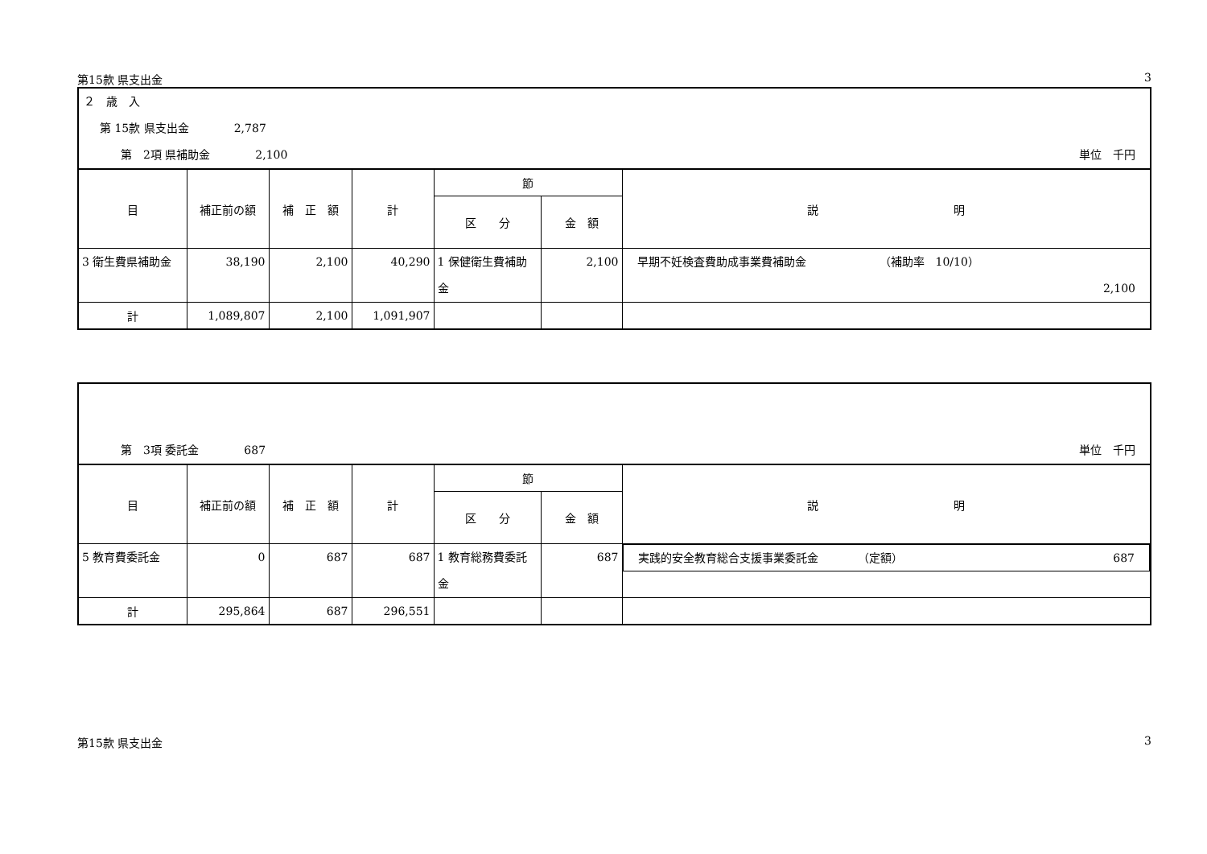第15款 県支出金 3
２　歳　入
第 15款 県支出金　　　　2,787
第　2項 県補助金　　　　2,100 単位　千円
| 目 | 補正前の額 | 補 正 額 | 計 | 節 | | 説 明 |
| --- | --- | --- | --- | --- | --- | --- |
| | | | | 区 分 | 金 額 | |
| 3 衛生費県補助金 | 38,190 | 2,100 | 40,290 | 1 保健衛生費補助金 | 2,100 | 早期不妊検査費助成事業費補助金 （補助率 10/10） 2,100 |
| 計 | 1,089,807 | 2,100 | 1,091,907 | | | |
第　3項 委託金　　　　687 単位　千円
| 目 | 補正前の額 | 補 正 額 | 計 | 節 | | 説 明 |
| --- | --- | --- | --- | --- | --- | --- |
| | | | | 区 分 | 金 額 | |
| 5 教育費委託金 | 0 | 687 | 687 | 1 教育総務費委託金 | 687 | 実践的安全教育総合支援事業委託金 （定額） 687 |
| 計 | 295,864 | 687 | 296,551 | | | |
第15款 県支出金 3